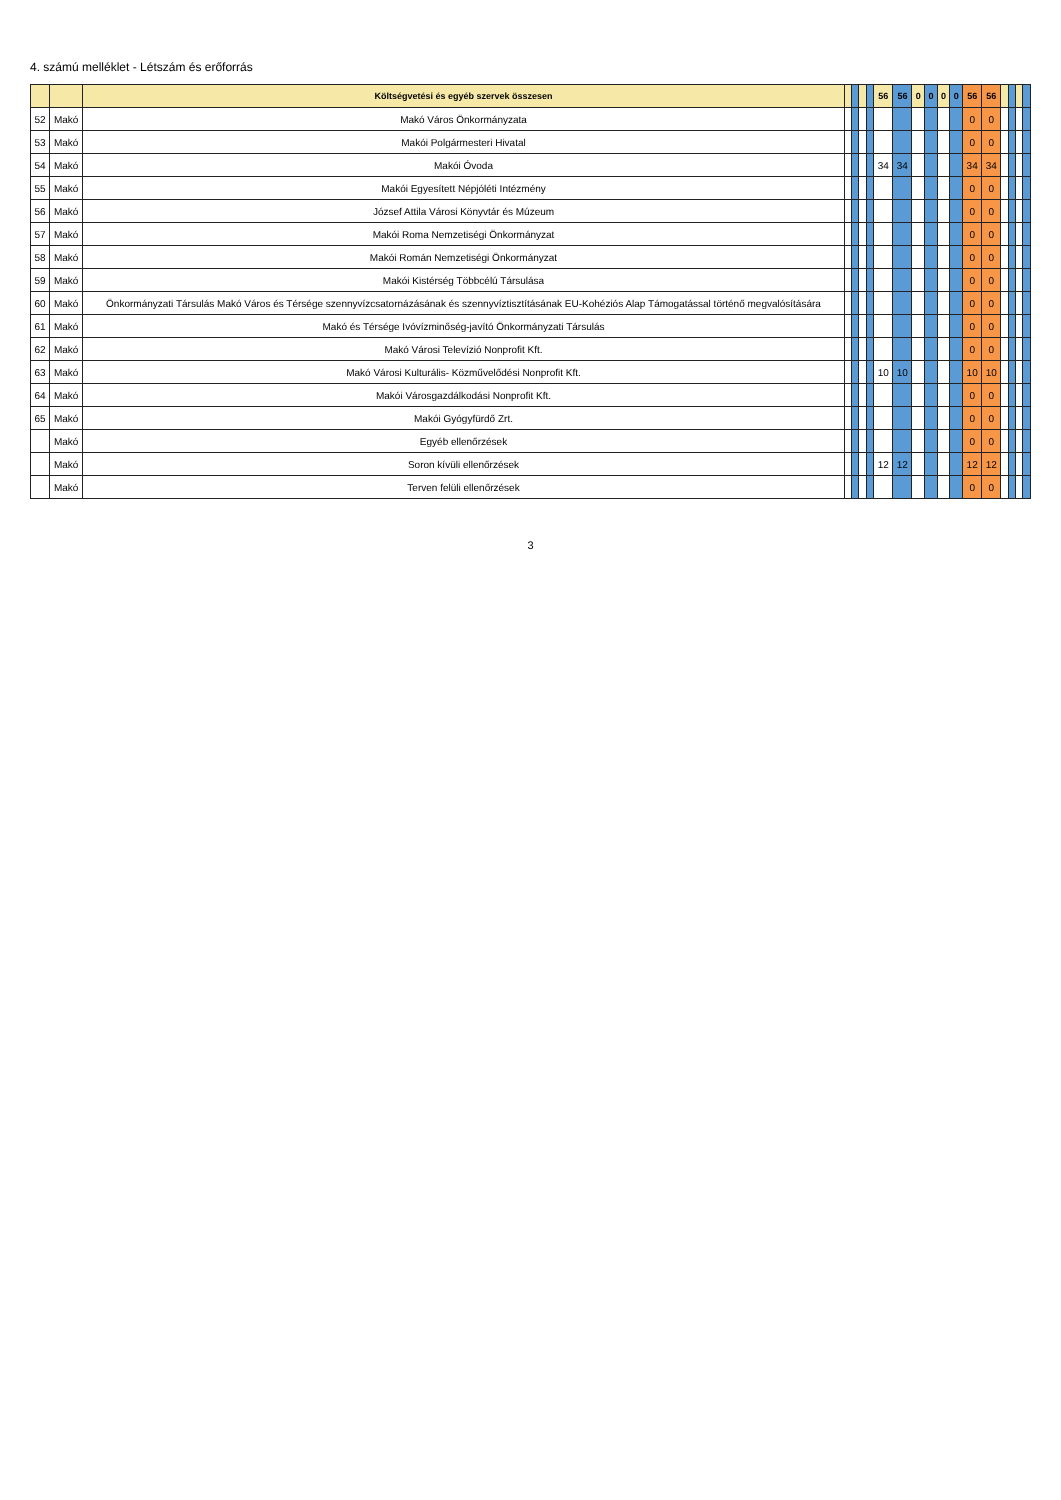4. számú melléklet - Létszám és erőforrás
| | | Költségvetési és egyéb szervek összesen | | | | | 56 | 56 | 0 | 0 | 0 | 0 | 56 | 56 | | | | |
| --- | --- | --- | --- | --- | --- | --- | --- | --- | --- | --- | --- | --- | --- | --- | --- | --- | --- | --- |
| 52 | Makó | Makó Város Önkormányzata | | | | | | | | | | | 0 | 0 | | | | |
| 53 | Makó | Makói Polgármesteri Hivatal | | | | | | | | | | | 0 | 0 | | | | |
| 54 | Makó | Makói Óvoda | | | | | 34 | 34 | | | | | 34 | 34 | | | | |
| 55 | Makó | Makói Egyesített Népjóléti Intézmény | | | | | | | | | | | 0 | 0 | | | | |
| 56 | Makó | József Attila Városi Könyvtár és Múzeum | | | | | | | | | | | 0 | 0 | | | | |
| 57 | Makó | Makói Roma Nemzetiségi Önkormányzat | | | | | | | | | | | 0 | 0 | | | | |
| 58 | Makó | Makói Román Nemzetiségi Önkormányzat | | | | | | | | | | | 0 | 0 | | | | |
| 59 | Makó | Makói Kistérség Többcélú Társulása | | | | | | | | | | | 0 | 0 | | | | |
| 60 | Makó | Önkormányzati Társulás Makó Város és Térsége szennyvízcsatornázásának és szennyvíztisztításának EU-Kohéziós Alap Támogatással történő megvalósítására | | | | | | | | | | | 0 | 0 | | | | |
| 61 | Makó | Makó és Térsége Ivóvízminőség-javító Önkormányzati Társulás | | | | | | | | | | | 0 | 0 | | | | |
| 62 | Makó | Makó Városi Televízió Nonprofit Kft. | | | | | | | | | | | 0 | 0 | | | | |
| 63 | Makó | Makó Városi Kulturális- Közművelődési Nonprofit Kft. | | | | | 10 | 10 | | | | | 10 | 10 | | | | |
| 64 | Makó | Makói Városgazdálkodási Nonprofit Kft. | | | | | | | | | | | 0 | 0 | | | | |
| 65 | Makó | Makói Gyógyfürdő Zrt. | | | | | | | | | | | 0 | 0 | | | | |
| | Makó | Egyéb ellenőrzések | | | | | | | | | | | 0 | 0 | | | | |
| | Makó | Soron kívüli ellenőrzések | | | | | 12 | 12 | | | | | 12 | 12 | | | | |
| | Makó | Terven felüli ellenőrzések | | | | | | | | | | | 0 | 0 | | | | |
3